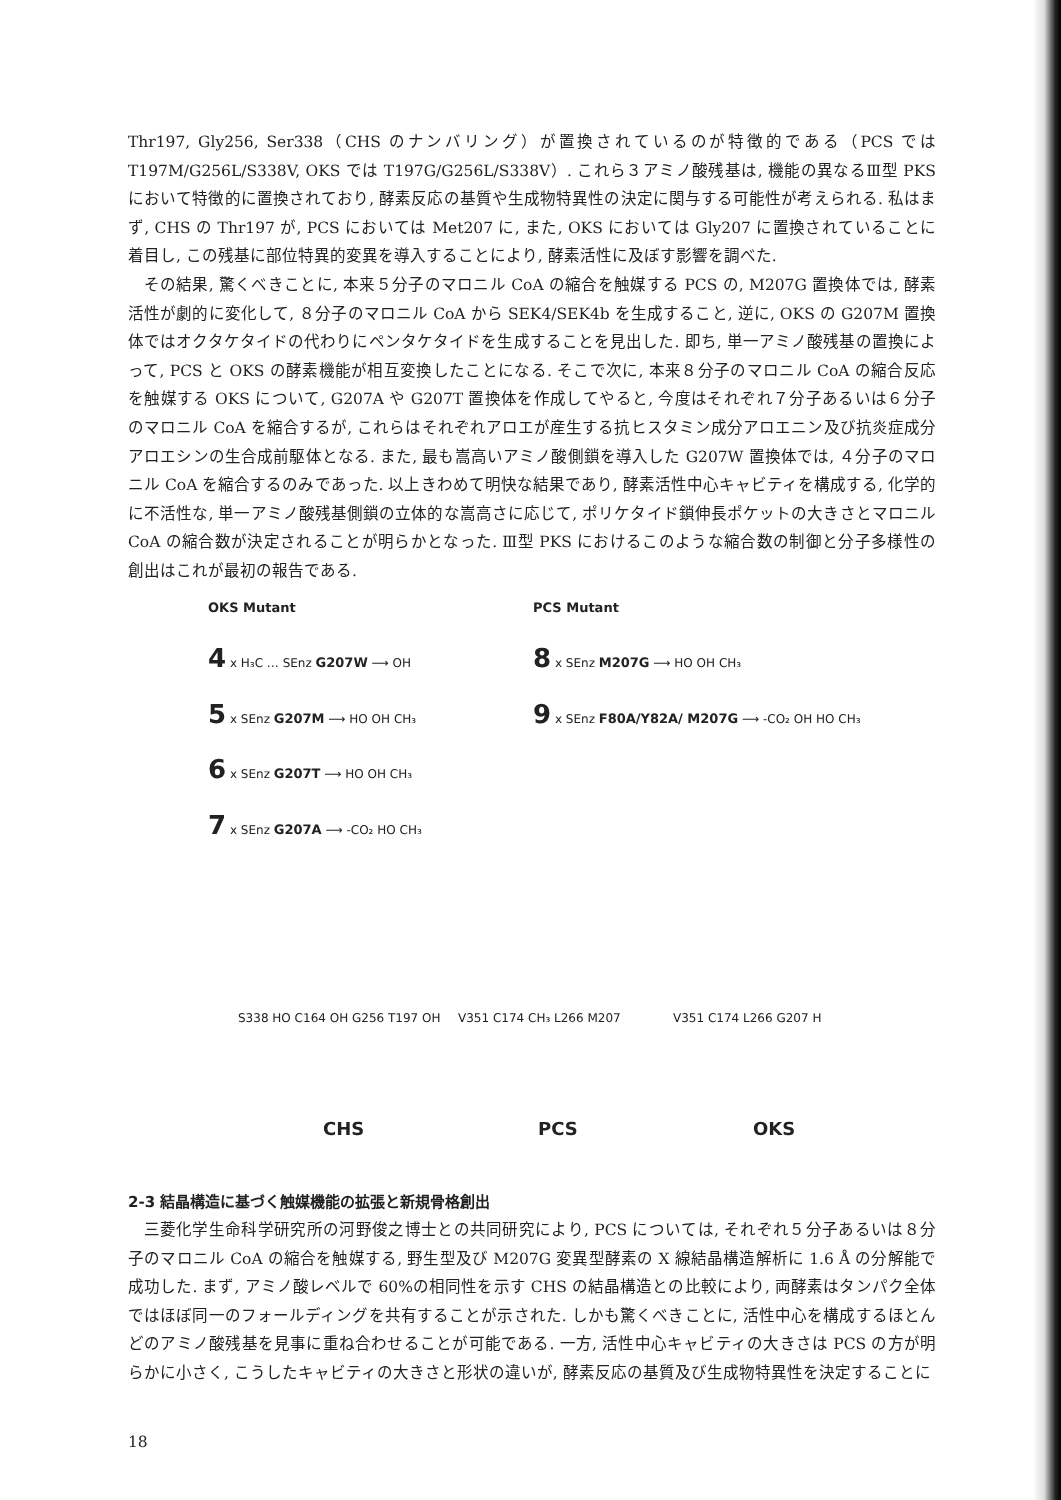Thr197, Gly256, Ser338（CHS のナンバリング）が置換されているのが特徴的である（PCS では T197M/G256L/S338V, OKS では T197G/G256L/S338V）. これら３アミノ酸残基は, 機能の異なるⅢ型 PKS において特徴的に置換されており, 酵素反応の基質や生成物特異性の決定に関与する可能性が考えられる. 私はまず, CHS の Thr197 が, PCS においては Met207 に, また, OKS においては Gly207 に置換されていることに着目し, この残基に部位特異的変異を導入することにより, 酵素活性に及ぼす影響を調べた.
その結果, 驚くべきことに, 本来５分子のマロニル CoA の縮合を触媒する PCS の, M207G 置換体では, 酵素活性が劇的に変化して, ８分子のマロニル CoA から SEK4/SEK4b を生成すること, 逆に, OKS の G207M 置換体ではオクタケタイドの代わりにペンタケタイドを生成することを見出した. 即ち, 単一アミノ酸残基の置換によって, PCS と OKS の酵素機能が相互変換したことになる. そこで次に, 本来８分子のマロニル CoA の縮合反応を触媒する OKS について, G207A や G207T 置換体を作成してやると, 今度はそれぞれ７分子あるいは６分子のマロニル CoA を縮合するが, これらはそれぞれアロエが産生する抗ヒスタミン成分アロエニン及び抗炎症成分アロエシンの生合成前駆体となる. また, 最も嵩高いアミノ酸側鎖を導入した G207W 置換体では, ４分子のマロニル CoA を縮合するのみであった. 以上きわめて明快な結果であり, 酵素活性中心キャビティを構成する, 化学的に不活性な, 単一アミノ酸残基側鎖の立体的な嵩高さに応じて, ポリケタイド鎖伸長ポケットの大きさとマロニル CoA の縮合数が決定されることが明らかとなった. Ⅲ型 PKS におけるこのような縮合数の制御と分子多様性の創出はこれが最初の報告である.
OKS Mutant
4 x H₃C … SEnz G207W ⟶ OH
5 x SEnz G207M ⟶ HO OH CH₃
6 x SEnz G207T ⟶ HO OH CH₃
7 x SEnz G207A ⟶ -CO₂ HO CH₃
PCS Mutant
8 x SEnz M207G ⟶ HO OH CH₃
9 x SEnz F80A/Y82A/ M207G ⟶ -CO₂ OH HO CH₃
S338 HO C164 OH G256 T197 OH V351 C174 CH₃ L266 M207 V351 C174 L266 G207 H
CHS PCS OKS
2-3 結晶構造に基づく触媒機能の拡張と新規骨格創出
三菱化学生命科学研究所の河野俊之博士との共同研究により, PCS については, それぞれ５分子あるいは８分子のマロニル CoA の縮合を触媒する, 野生型及び M207G 変異型酵素の X 線結晶構造解析に 1.6 Å の分解能で成功した. まず, アミノ酸レベルで 60%の相同性を示す CHS の結晶構造との比較により, 両酵素はタンパク全体ではほぼ同一のフォールディングを共有することが示された. しかも驚くべきことに, 活性中心を構成するほとんどのアミノ酸残基を見事に重ね合わせることが可能である. 一方, 活性中心キャビティの大きさは PCS の方が明らかに小さく, こうしたキャビティの大きさと形状の違いが, 酵素反応の基質及び生成物特異性を決定することに
18